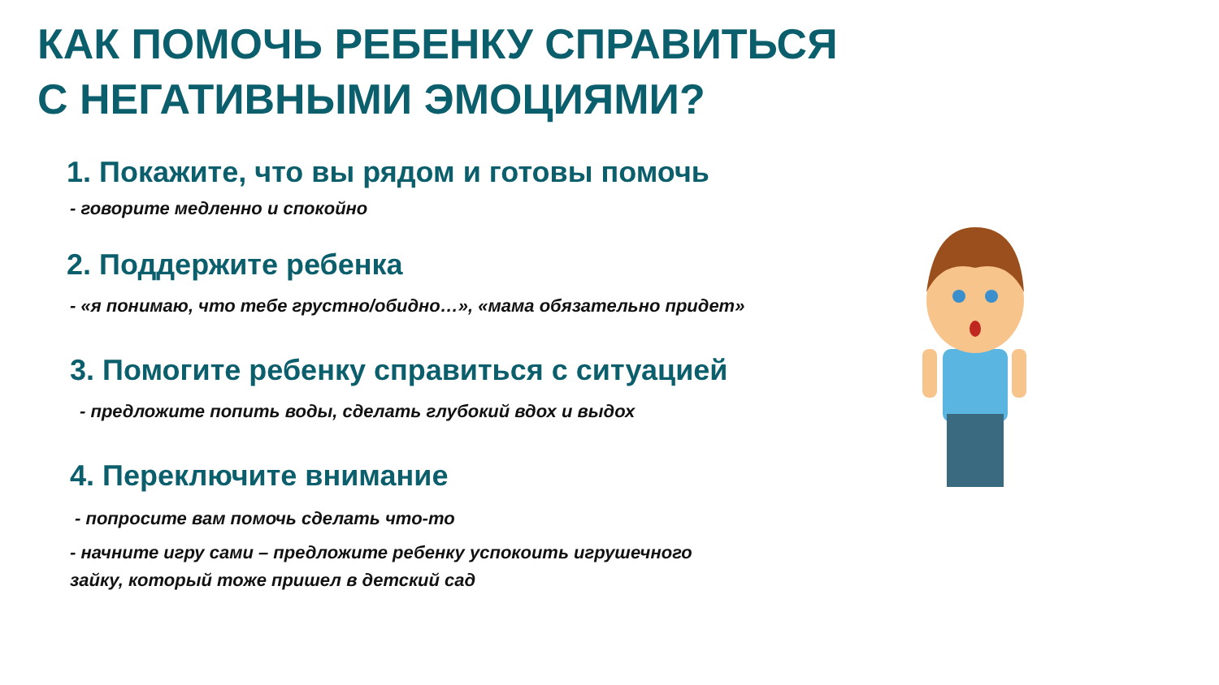КАК ПОМОЧЬ РЕБЕНКУ СПРАВИТЬСЯ
С НЕГАТИВНЫМИ ЭМОЦИЯМИ?
1. Покажите, что вы рядом и готовы помочь
- говорите медленно и спокойно
2. Поддержите ребенка
- «я понимаю, что тебе грустно/обидно…», «мама обязательно придет»
3. Помогите ребенку справиться с ситуацией
- предложите попить воды, сделать глубокий вдох и выдох
4. Переключите внимание
- попросите вам помочь сделать что-то
- начните игру сами – предложите ребенку успокоить игрушечного
зайку, который тоже пришел в детский сад